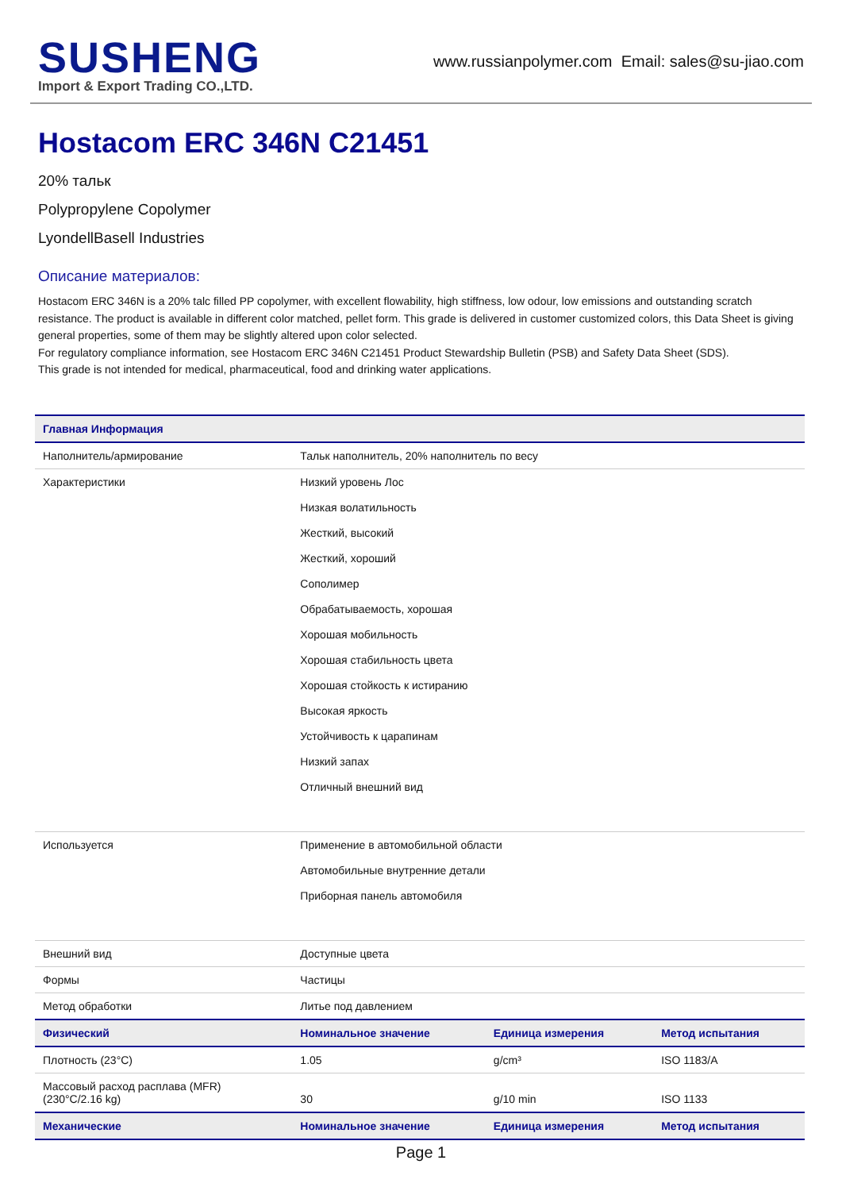SUSHENG
Import & Export Trading CO.,LTD.
www.russianpolymer.com Email: sales@su-jiao.com
Hostacom ERC 346N C21451
20% тальк
Polypropylene Copolymer
LyondellBasell Industries
Описание материалов:
Hostacom ERC 346N is a 20% talc filled PP copolymer, with excellent flowability, high stiffness, low odour, low emissions and outstanding scratch resistance. The product is available in different color matched, pellet form. This grade is delivered in customer customized colors, this Data Sheet is giving general properties, some of them may be slightly altered upon color selected.
For regulatory compliance information, see Hostacom ERC 346N C21451 Product Stewardship Bulletin (PSB) and Safety Data Sheet (SDS).
This grade is not intended for medical, pharmaceutical, food and drinking water applications.
| Главная Информация | | | |
| --- | --- | --- | --- |
| Наполнитель/армирование | Тальк наполнитель, 20% наполнитель по весу | | |
| Характеристики | Низкий уровень Лос Низкая волатильность Жесткий, высокий Жесткий, хороший Сополимер Обрабатываемость, хорошая Хорошая мобильность Хорошая стабильность цвета Хорошая стойкость к истиранию Высокая яркость Устойчивость к царапинам Низкий запах Отличный внешний вид | | |
| Используется | Применение в автомобильной области Автомобильные внутренние детали Приборная панель автомобиля | | |
| Внешний вид | Доступные цвета | | |
| Формы | Частицы | | |
| Метод обработки | Литье под давлением | | |
| Физический | Номинальное значение | Единица измерения | Метод испытания |
| Плотность (23°C) | 1.05 | g/cm³ | ISO 1183/A |
| Массовый расход расплава (MFR) (230°C/2.16 kg) | 30 | g/10 min | ISO 1133 |
| Механические | Номинальное значение | Единица измерения | Метод испытания |
Page 1